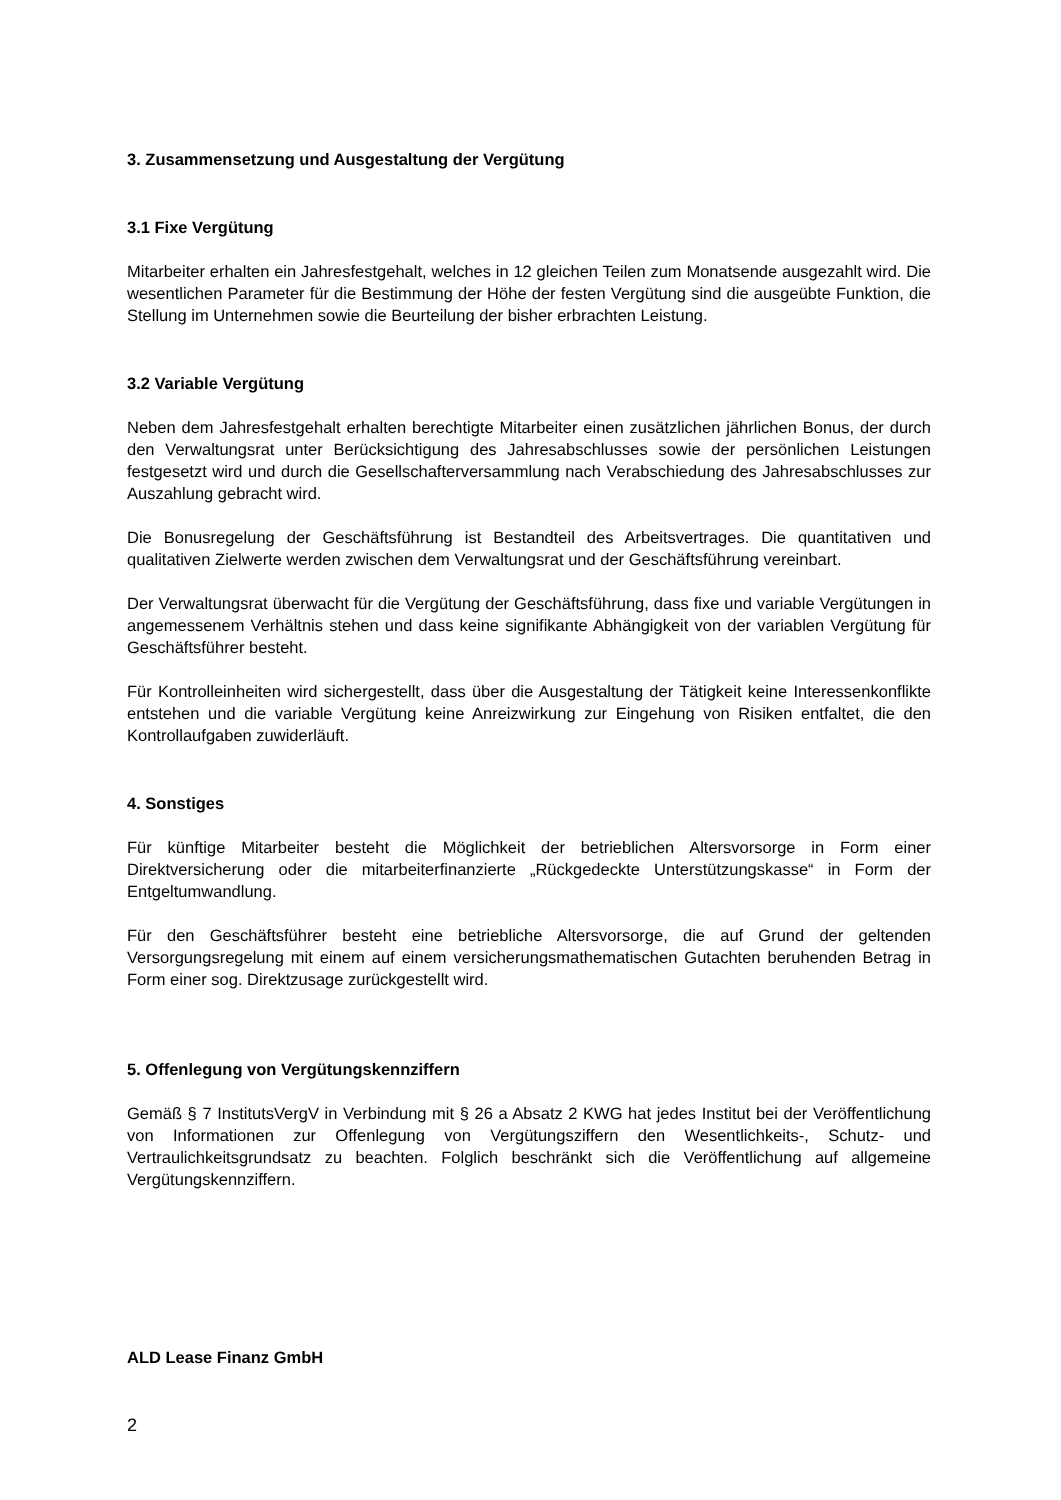3. Zusammensetzung und Ausgestaltung der Vergütung
3.1 Fixe Vergütung
Mitarbeiter erhalten ein Jahresfestgehalt, welches in 12 gleichen Teilen zum Monatsende ausgezahlt wird. Die wesentlichen Parameter für die Bestimmung der Höhe der festen Vergütung sind die ausgeübte Funktion, die Stellung im Unternehmen sowie die Beurteilung der bisher erbrachten Leistung.
3.2 Variable Vergütung
Neben dem Jahresfestgehalt erhalten berechtigte Mitarbeiter einen zusätzlichen jährlichen Bonus, der durch den Verwaltungsrat unter Berücksichtigung des Jahresabschlusses sowie der persönlichen Leistungen festgesetzt wird und durch die Gesellschafterversammlung nach Verabschiedung des Jahresabschlusses zur Auszahlung gebracht wird.
Die Bonusregelung der Geschäftsführung ist Bestandteil des Arbeitsvertrages. Die quantitativen und qualitativen Zielwerte werden zwischen dem Verwaltungsrat und der Geschäftsführung vereinbart.
Der Verwaltungsrat überwacht für die Vergütung der Geschäftsführung, dass fixe und variable Vergütungen in angemessenem Verhältnis stehen und dass keine signifikante Abhängigkeit von der variablen Vergütung für Geschäftsführer besteht.
Für Kontrolleinheiten wird sichergestellt, dass über die Ausgestaltung der Tätigkeit keine Interessenkonflikte entstehen und die variable Vergütung keine Anreizwirkung zur Eingehung von Risiken entfaltet, die den Kontrollaufgaben zuwiderläuft.
4. Sonstiges
Für künftige Mitarbeiter besteht die Möglichkeit der betrieblichen Altersvorsorge in Form einer Direktversicherung oder die mitarbeiterfinanzierte „Rückgedeckte Unterstützungskasse“ in Form der Entgeltumwandlung.
Für den Geschäftsführer besteht eine betriebliche Altersvorsorge, die auf Grund der geltenden Versorgungsregelung mit einem auf einem versicherungsmathematischen Gutachten beruhenden Betrag in Form einer sog. Direktzusage zurückgestellt wird.
5. Offenlegung von Vergütungskennziffern
Gemäß § 7 InstitutsVergV in Verbindung mit § 26 a Absatz 2 KWG hat jedes Institut bei der Veröffentlichung von Informationen zur Offenlegung von Vergütungsziffern den Wesentlichkeits-, Schutz- und Vertraulichkeitsgrundsatz zu beachten. Folglich beschränkt sich die Veröffentlichung auf allgemeine Vergütungskennziffern.
ALD Lease Finanz GmbH
2